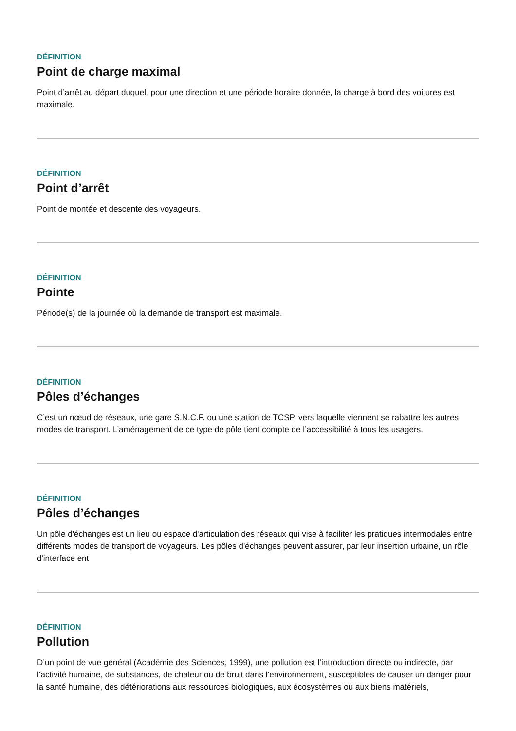DÉFINITION
Point de charge maximal
Point d’arrêt au départ duquel, pour une direction et une période horaire donnée, la charge à bord des voitures est maximale.
DÉFINITION
Point d’arrêt
Point de montée et descente des voyageurs.
DÉFINITION
Pointe
Période(s) de la journée où la demande de transport est maximale.
DÉFINITION
Pôles d’échanges
C’est un nœud de réseaux, une gare S.N.C.F. ou une station de TCSP, vers laquelle viennent se rabattre les autres modes de transport. L’aménagement de ce type de pôle tient compte de l’accessibilité à tous les usagers.
DÉFINITION
Pôles d’échanges
Un pôle d'échanges est un lieu ou espace d'articulation des réseaux qui vise à faciliter les pratiques intermodales entre différents modes de transport de voyageurs. Les pôles d'échanges peuvent assurer, par leur insertion urbaine, un rôle d'interface ent
DÉFINITION
Pollution
D’un point de vue général (Académie des Sciences, 1999), une pollution est l’introduction directe ou indirecte, par l’activité humaine, de substances, de chaleur ou de bruit dans l’environnement, susceptibles de causer un danger pour la santé humaine, des détériorations aux ressources biologiques, aux écosystèmes ou aux biens matériels,